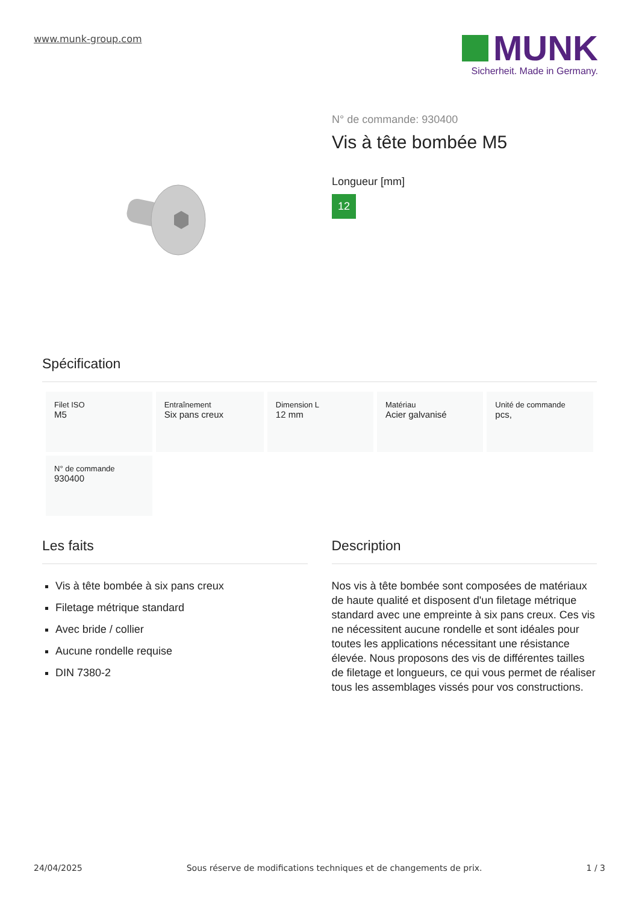www.munk-group.com
MUNK
Sicherheit. Made in Germany.
N° de commande: 930400
Vis à tête bombée M5
Longueur [mm]
12
Spécification
| Filet ISO M5 | Entraînement Six pans creux | Dimension L 12 mm | Matériau Acier galvanisé | Unité de commande pcs, |
| N° de commande 930400 | | | | |
Les faits
Vis à tête bombée à six pans creux
Filetage métrique standard
Avec bride / collier
Aucune rondelle requise
DIN 7380-2
Description
Nos vis à tête bombée sont composées de matériaux de haute qualité et disposent d'un filetage métrique standard avec une empreinte à six pans creux. Ces vis ne nécessitent aucune rondelle et sont idéales pour toutes les applications nécessitant une résistance élevée. Nous proposons des vis de différentes tailles de filetage et longueurs, ce qui vous permet de réaliser tous les assemblages vissés pour vos constructions.
24/04/2025 Sous réserve de modifications techniques et de changements de prix. 1 / 3